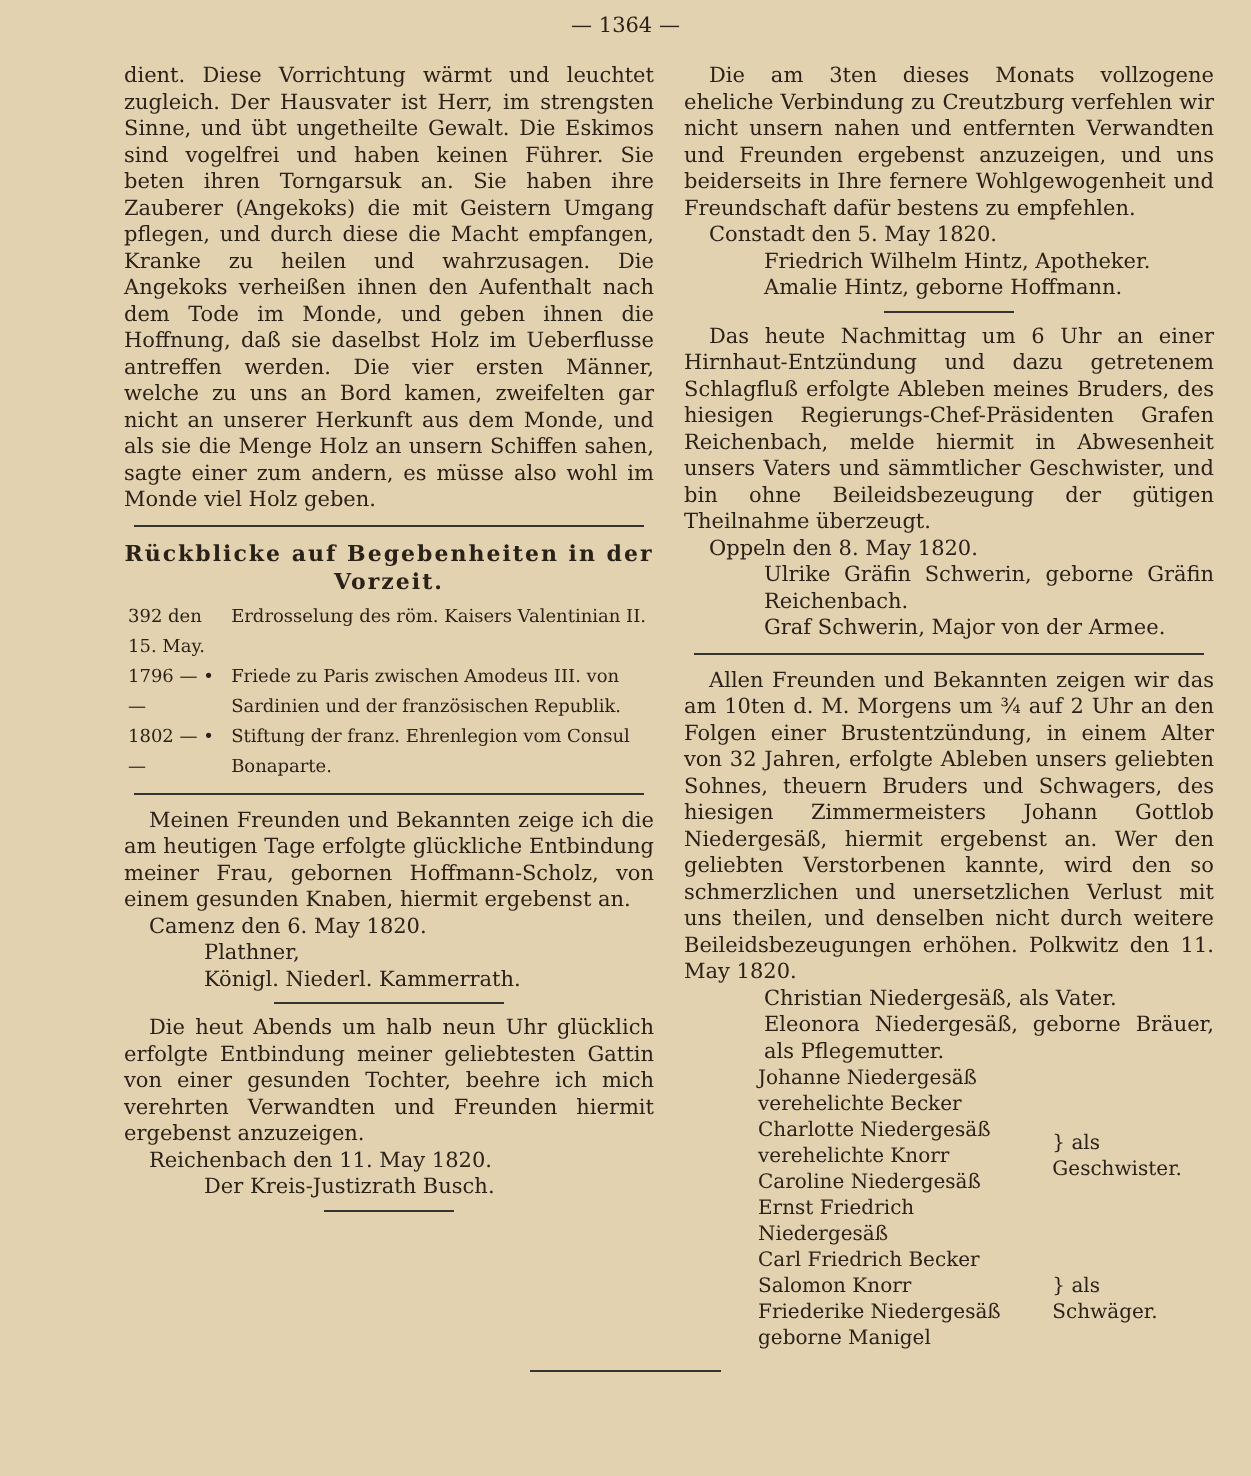— 1364 —
dient. Diese Vorrichtung wärmt und leuchtet zugleich. Der Hausvater ist Herr, im strengsten Sinne, und übt ungetheilte Gewalt. Die Eskimos sind vogelfrei und haben keinen Führer. Sie beten ihren Torngarsuk an. Sie haben ihre Zauberer (Angekoks) die mit Geistern Umgang pflegen, und durch diese die Macht empfangen, Kranke zu heilen und wahrzusagen. Die Angekoks verheißen ihnen den Aufenthalt nach dem Tode im Monde, und geben ihnen die Hoffnung, daß sie daselbst Holz im Ueberflusse antreffen werden. Die vier ersten Männer, welche zu uns an Bord kamen, zweifelten gar nicht an unserer Herkunft aus dem Monde, und als sie die Menge Holz an unsern Schiffen sahen, sagte einer zum andern, es müsse also wohl im Monde viel Holz geben.
Rückblicke auf Begebenheiten in der Vorzeit.
| 392 den 15. May. | Erdrosselung des röm. Kaisers Valentinian II. |
| 1796 — • — | Friede zu Paris zwischen Amodeus III. von Sardinien und der französischen Republik. |
| 1802 — • — | Stiftung der franz. Ehrenlegion vom Consul Bonaparte. |
Meinen Freunden und Bekannten zeige ich die am heutigen Tage erfolgte glückliche Entbindung meiner Frau, gebornen Hoffmann-Scholz, von einem gesunden Knaben, hiermit ergebenst an.
Camenz den 6. May 1820.
Plathner,
Königl. Niederl. Kammerrath.
Die heut Abends um halb neun Uhr glücklich erfolgte Entbindung meiner geliebtesten Gattin von einer gesunden Tochter, beehre ich mich verehrten Verwandten und Freunden hiermit ergebenst anzuzeigen.
Reichenbach den 11. May 1820.
Der Kreis-Justizrath Busch.
Die am 3ten dieses Monats vollzogene eheliche Verbindung zu Creutzburg verfehlen wir nicht unsern nahen und entfernten Verwandten und Freunden ergebenst anzuzeigen, und uns beiderseits in Ihre fernere Wohlgewogenheit und Freundschaft dafür bestens zu empfehlen.
Constadt den 5. May 1820.
Friedrich Wilhelm Hintz, Apotheker.
Amalie Hintz, geborne Hoffmann.
Das heute Nachmittag um 6 Uhr an einer Hirnhaut-Entzündung und dazu getretenem Schlagfluß erfolgte Ableben meines Bruders, des hiesigen Regierungs-Chef-Präsidenten Grafen Reichenbach, melde hiermit in Abwesenheit unsers Vaters und sämmtlicher Geschwister, und bin ohne Beileidsbezeugung der gütigen Theilnahme überzeugt.
Oppeln den 8. May 1820.
Ulrike Gräfin Schwerin, geborne Gräfin Reichenbach.
Graf Schwerin, Major von der Armee.
Allen Freunden und Bekannten zeigen wir das am 10ten d. M. Morgens um ¾ auf 2 Uhr an den Folgen einer Brustentzündung, in einem Alter von 32 Jahren, erfolgte Ableben unsers geliebten Sohnes, theuern Bruders und Schwagers, des hiesigen Zimmermeisters Johann Gottlob Niedergesäß, hiermit ergebenst an. Wer den geliebten Verstorbenen kannte, wird den so schmerzlichen und unersetzlichen Verlust mit uns theilen, und denselben nicht durch weitere Beileidsbezeugungen erhöhen. Polkwitz den 11. May 1820.
Christian Niedergesäß, als Vater.
Eleonora Niedergesäß, geborne Bräuer, als Pflegemutter.
| Johanne Niedergesäß verehelichte Becker Charlotte Niedergesäß verehelichte Knorr Caroline Niedergesäß Ernst Friedrich Niedergesäß | } als Geschwister. |
| Carl Friedrich Becker Salomon Knorr Friederike Niedergesäß geborne Manigel | } als Schwäger. |